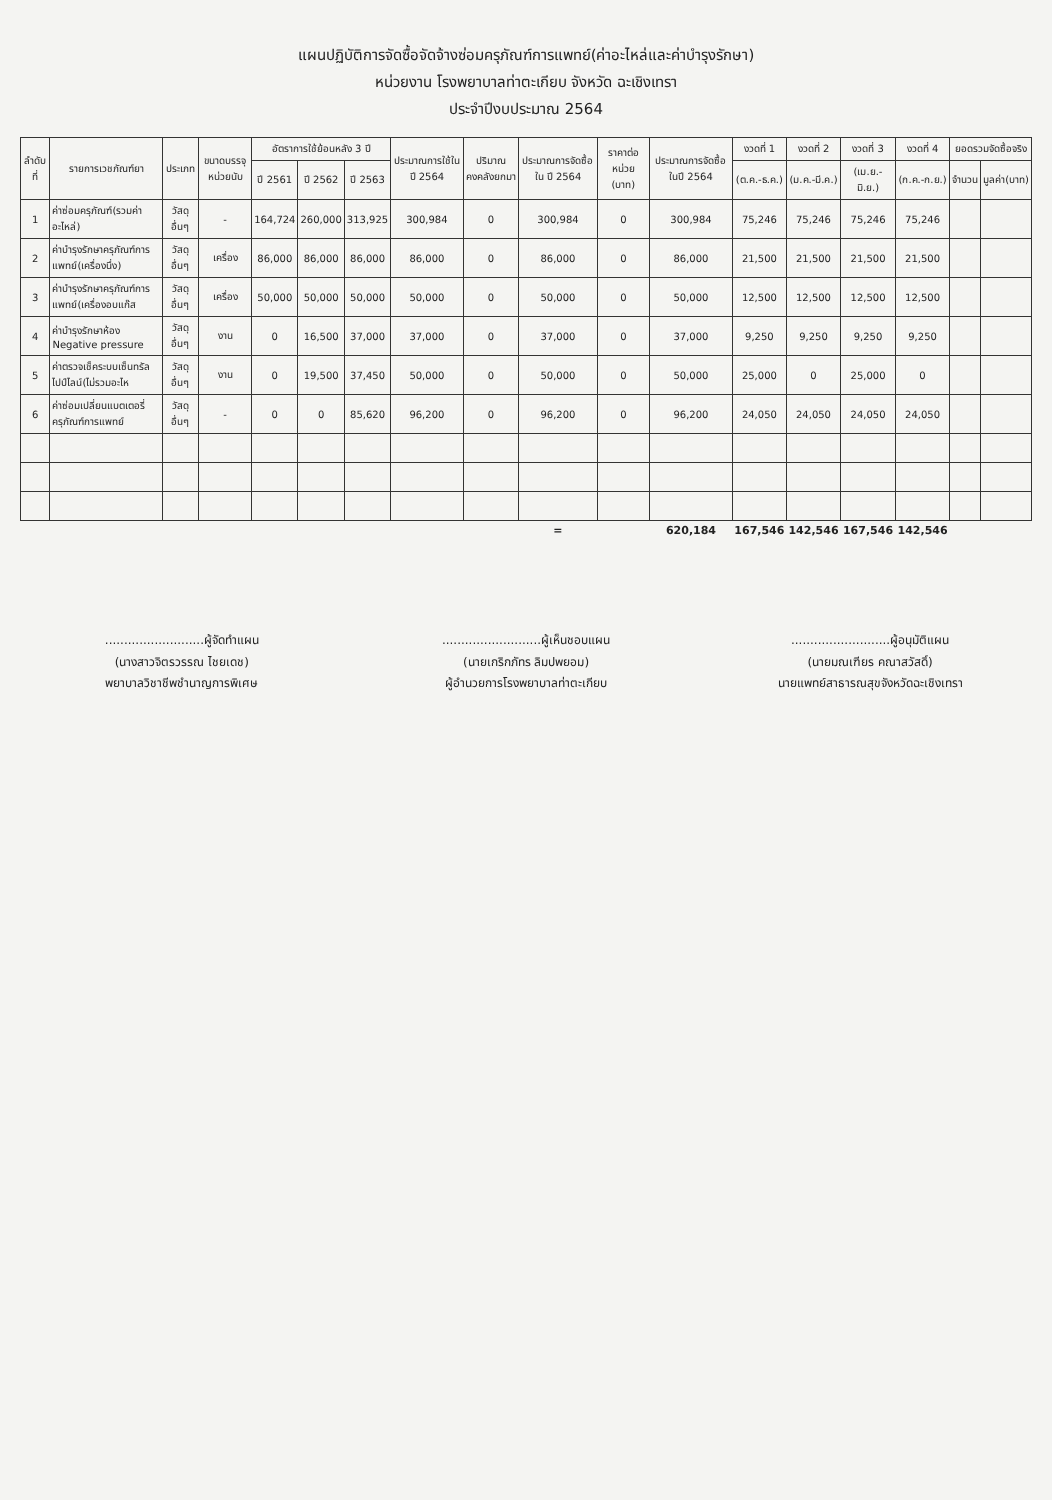แผนปฏิบัติการจัดซื้อจัดจ้างซ่อมครุภัณฑ์การแพทย์(ค่าอะไหล่และค่าบำรุงรักษา)
หน่วยงาน โรงพยาบาลท่าตะเกียบ จังหวัด ฉะเชิงเทรา
ประจำปีงบประมาณ 2564
| ลำดับที่ | รายการเวชภัณฑ์ยา | ประเภท | ขนาดบรรจุ หน่วยนับ | อัตราการใช้ย้อนหลัง 3 ปี | | | ประมาณการใช้ใน ปี 2564 | ปริมาณคงคลังยกมา | ประมาณการจัดซื้อใน ปี 2564 | ราคาต่อหน่วย (บาท) | ประมาณการจัดซื้อ ในปี 2564 | งวดที่ 1 | งวดที่ 2 | งวดที่ 3 | งวดที่ 4 | ยอดรวมจัดซื้อจริง | |
| --- | --- | --- | --- | --- | --- | --- | --- | --- | --- | --- | --- | --- | --- | --- | --- | --- | --- |
| | | | | ปี 2561 | ปี 2562 | ปี 2563 | | | | | | (ต.ค.-ธ.ค.) | (ม.ค.-มี.ค.) | (เม.ย.-มิ.ย.) | (ก.ค.-ก.ย.) | จำนวน | มูลค่า(บาท) |
| 1 | ค่าซ่อมครุภัณฑ์(รวมค่าอะไหล่) | วัสดุอื่นๆ | - | 164,724 | 260,000 | 313,925 | 300,984 | 0 | 300,984 | 0 | 300,984 | 75,246 | 75,246 | 75,246 | 75,246 | | |
| 2 | ค่าบำรุงรักษาครุภัณฑ์การแพทย์(เครื่องนึ่ง) | วัสดุอื่นๆ | เครื่อง | 86,000 | 86,000 | 86,000 | 86,000 | 0 | 86,000 | 0 | 86,000 | 21,500 | 21,500 | 21,500 | 21,500 | | |
| 3 | ค่าบำรุงรักษาครุภัณฑ์การแพทย์(เครื่องอบแก๊ส | วัสดุอื่นๆ | เครื่อง | 50,000 | 50,000 | 50,000 | 50,000 | 0 | 50,000 | 0 | 50,000 | 12,500 | 12,500 | 12,500 | 12,500 | | |
| 4 | ค่าบำรุงรักษาห้อง Negative pressure | วัสดุอื่นๆ | งาน | 0 | 16,500 | 37,000 | 37,000 | 0 | 37,000 | 0 | 37,000 | 9,250 | 9,250 | 9,250 | 9,250 | | |
| 5 | ค่าตรวจเช็คระบบเซ็นทรัลไปป์ไลน์(ไม่รวมอะไห | วัสดุอื่นๆ | งาน | 0 | 19,500 | 37,450 | 50,000 | 0 | 50,000 | 0 | 50,000 | 25,000 | 0 | 25,000 | 0 | | |
| 6 | ค่าซ่อมเปลี่ยนแบตเตอรี่ครุภัณฑ์การแพทย์ | วัสดุอื่นๆ | - | 0 | 0 | 85,620 | 96,200 | 0 | 96,200 | 0 | 96,200 | 24,050 | 24,050 | 24,050 | 24,050 | | |
| | | | | | | | | | = | | 620,184 | 167,546 | 142,546 | 167,546 | 142,546 | | |
..........................ผู้จัดทำแผน
(นางสาวจิตรวรรณ ไชยเดช)
พยาบาลวิชาชีพชำนาญการพิเศษ
..........................ผู้เห็นชอบแผน
(นายเกริกภัทร ลิมปพยอม)
ผู้อำนวยการโรงพยาบาลท่าตะเกียบ
..........................ผู้อนุมัติแผน
(นายมณเฑียร คณาสวัสดิ์)
นายแพทย์สาธารณสุขจังหวัดฉะเชิงเทรา